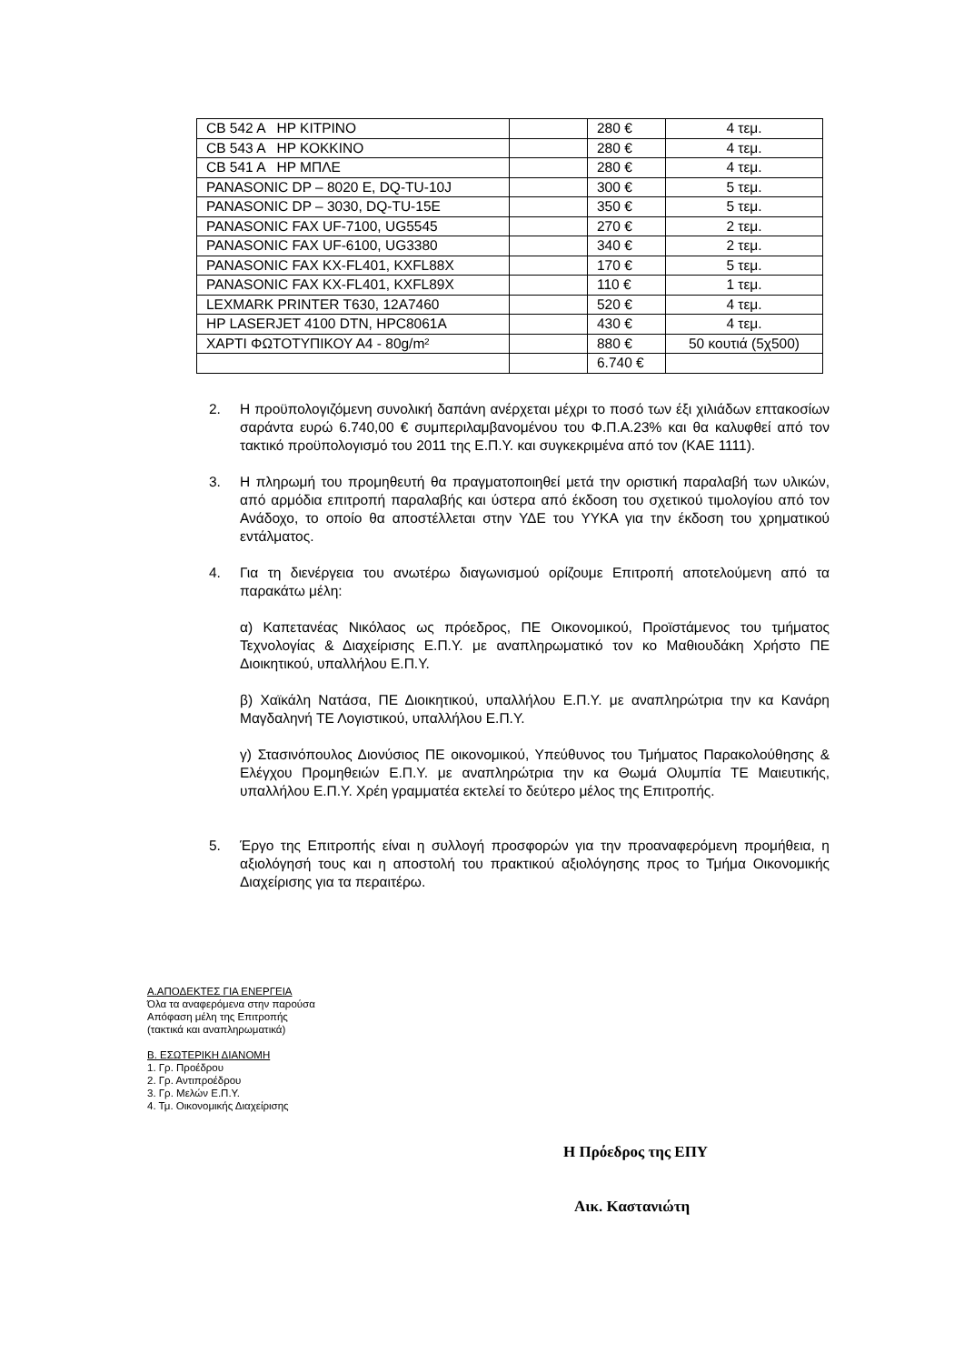| CB 542 A HP ΚΙΤΡΙΝΟ | | 280 € | 4 τεμ. |
| CB 543 A HP ΚΟΚΚΙΝΟ | | 280 € | 4 τεμ. |
| CB 541 A HP ΜΠΛΕ | | 280 € | 4 τεμ. |
| PANASONIC DP – 8020 E, DQ-TU-10J | | 300 € | 5 τεμ. |
| PANASONIC DP – 3030, DQ-TU-15E | | 350 € | 5 τεμ. |
| PANASONIC FAX UF-7100, UG5545 | | 270 € | 2 τεμ. |
| PANASONIC FAX UF-6100, UG3380 | | 340 € | 2 τεμ. |
| PANASONIC FAX KX-FL401, KXFL88X | | 170 € | 5 τεμ. |
| PANASONIC FAX KX-FL401, KXFL89X | | 110 € | 1 τεμ. |
| LEXMARK PRINTER T630, 12A7460 | | 520 € | 4 τεμ. |
| HP LASERJET 4100 DTN, HPC8061A | | 430 € | 4 τεμ. |
| ΧΑΡΤΙ ΦΩΤΟΤΥΠΙΚΟΥ Α4 - 80g/m² | | 880 € | 50 κουτιά (5χ500) |
| | | 6.740 € | |
2. Η προϋπολογιζόμενη συνολική δαπάνη ανέρχεται μέχρι το ποσό των έξι χιλιάδων επτακοσίων σαράντα ευρώ 6.740,00 € συμπεριλαμβανομένου του Φ.Π.Α.23% και θα καλυφθεί από τον τακτικό προϋπολογισμό του 2011 της Ε.Π.Υ. και συγκεκριμένα από τον (ΚΑΕ 1111).
3. Η πληρωμή του προμηθευτή θα πραγματοποιηθεί μετά την οριστική παραλαβή των υλικών, από αρμόδια επιτροπή παραλαβής και ύστερα από έκδοση του σχετικού τιμολογίου από τον Ανάδοχο, το οποίο θα αποστέλλεται στην ΥΔΕ του ΥΥΚΑ για την έκδοση του χρηματικού εντάλματος.
4. Για τη διενέργεια του ανωτέρω διαγωνισμού ορίζουμε Επιτροπή αποτελούμενη από τα παρακάτω μέλη:
α) Καπετανέας Νικόλαος ως πρόεδρος, ΠΕ Οικονομικού, Προϊστάμενος του τμήματος Τεχνολογίας & Διαχείρισης Ε.Π.Υ. με αναπληρωματικό τον κο Μαθιουδάκη Χρήστο ΠΕ Διοικητικού, υπαλλήλου Ε.Π.Υ.
β) Χαϊκάλη Νατάσα, ΠΕ Διοικητικού, υπαλλήλου Ε.Π.Υ. με αναπληρώτρια την κα Κανάρη Μαγδαληνή ΤΕ Λογιστικού, υπαλλήλου Ε.Π.Υ.
γ) Στασινόπουλος Διονύσιος ΠΕ οικονομικού, Υπεύθυνος του Τμήματος Παρακολούθησης & Ελέγχου Προμηθειών Ε.Π.Υ. με αναπληρώτρια την κα Θωμά Ολυμπία ΤΕ Μαιευτικής, υπαλλήλου Ε.Π.Υ. Χρέη γραμματέα εκτελεί το δεύτερο μέλος της Επιτροπής.
5. Έργο της Επιτροπής είναι η συλλογή προσφορών για την προαναφερόμενη προμήθεια, η αξιολόγησή τους και η αποστολή του πρακτικού αξιολόγησης προς το Τμήμα Οικονομικής Διαχείρισης για τα περαιτέρω.
Α.ΑΠΟΔΕΚΤΕΣ ΓΙΑ ΕΝΕΡΓΕΙΑ
Όλα τα αναφερόμενα στην παρούσα
Απόφαση μέλη της Επιτροπής
(τακτικά και αναπληρωματικά)
Β. ΕΣΩΤΕΡΙΚΗ ΔΙΑΝΟΜΗ
1. Γρ. Προέδρου
2. Γρ. Αντιπροέδρου
3. Γρ. Μελών Ε.Π.Υ.
4. Τμ. Οικονομικής Διαχείρισης
Η Πρόεδρος της ΕΠΥ
Αικ. Καστανιώτη